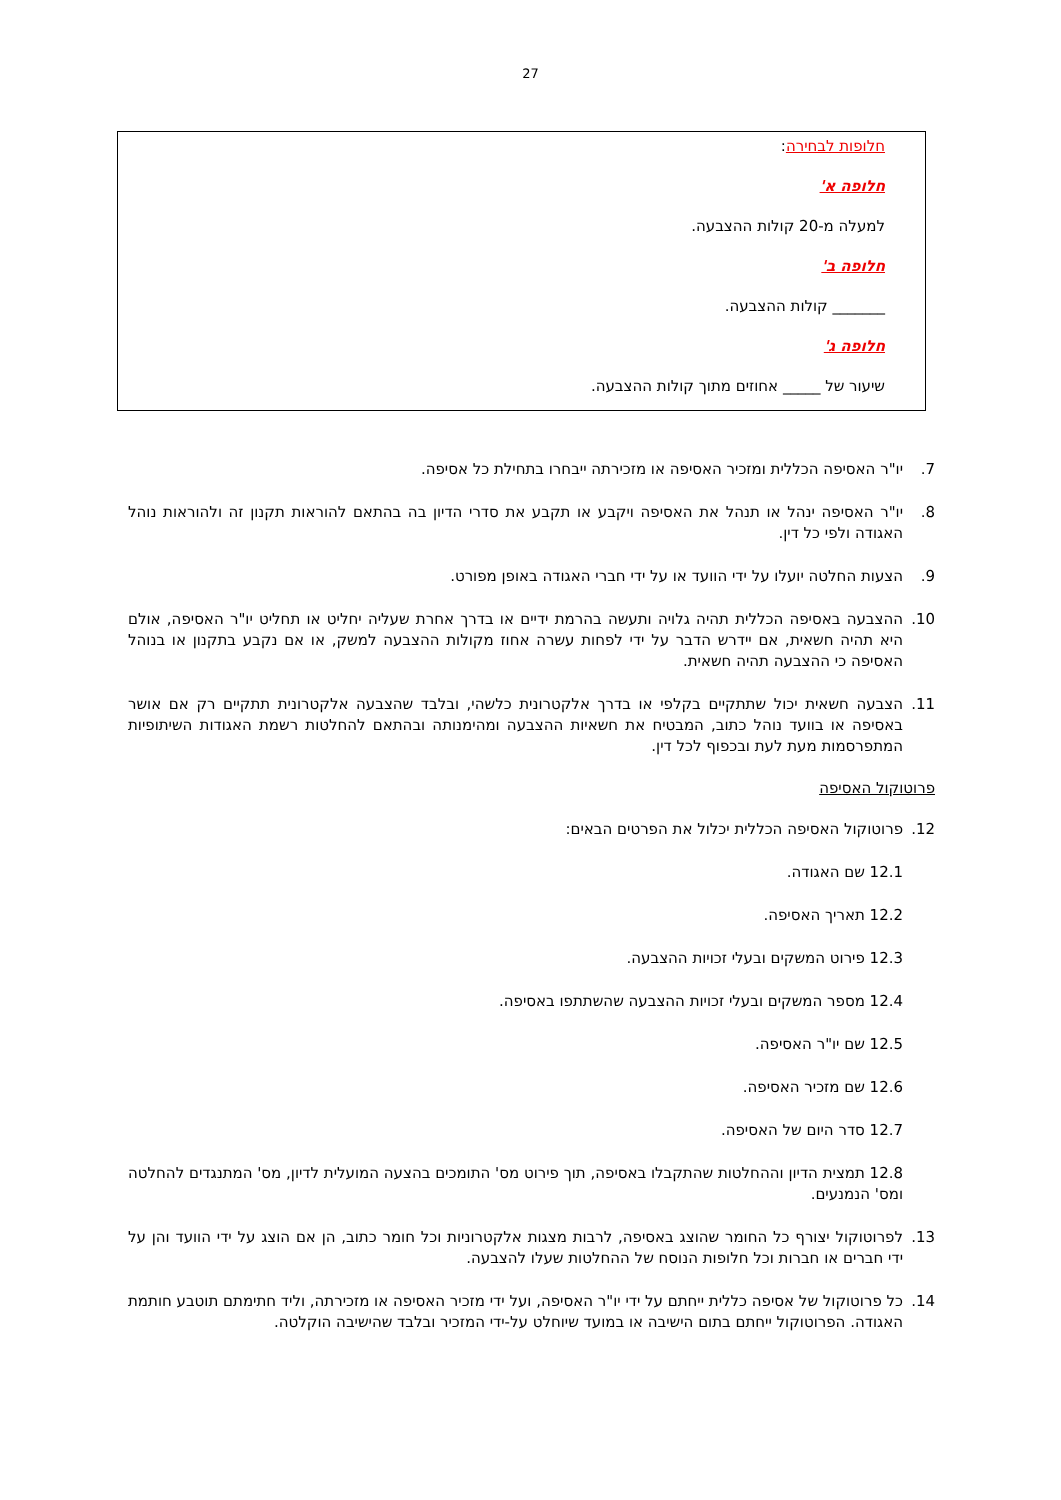27
חלופות לבחירה:
חלופה א'
למעלה מ-20 קולות ההצבעה.
חלופה ב'
_______ קולות ההצבעה.
חלופה ג'
שיעור של _____ אחוזים מתוך קולות ההצבעה.
7. יו"ר האסיפה הכללית ומזכיר האסיפה או מזכירתה ייבחרו בתחילת כל אסיפה.
8. יו"ר האסיפה ינהל או תנהל את האסיפה ויקבע או תקבע את סדרי הדיון בה בהתאם להוראות תקנון זה ולהוראות נוהל האגודה ולפי כל דין.
9. הצעות החלטה יועלו על ידי הוועד או על ידי חברי האגודה באופן מפורט.
10. ההצבעה באסיפה הכללית תהיה גלויה ותעשה בהרמת ידיים או בדרך אחרת שעליה יחליט או תחליט יו"ר האסיפה, אולם היא תהיה חשאית, אם יידרש הדבר על ידי לפחות עשרה אחוז מקולות ההצבעה למשק, או אם נקבע בתקנון או בנוהל האסיפה כי ההצבעה תהיה חשאית.
11. הצבעה חשאית יכול שתתקיים בקלפי או בדרך אלקטרונית כלשהי, ובלבד שהצבעה אלקטרונית תתקיים רק אם אושר באסיפה או בוועד נוהל כתוב, המבטיח את חשאיות ההצבעה ומהימנותה ובהתאם להחלטות רשמת האגודות השיתופיות המתפרסמות מעת לעת ובכפוף לכל דין.
פרוטוקול האסיפה
12. פרוטוקול האסיפה הכללית יכלול את הפרטים הבאים:
12.1 שם האגודה.
12.2 תאריך האסיפה.
12.3 פירוט המשקים ובעלי זכויות ההצבעה.
12.4 מספר המשקים ובעלי זכויות ההצבעה שהשתתפו באסיפה.
12.5 שם יו"ר האסיפה.
12.6 שם מזכיר האסיפה.
12.7 סדר היום של האסיפה.
12.8 תמצית הדיון וההחלטות שהתקבלו באסיפה, תוך פירוט מס' התומכים בהצעה המועלית לדיון, מס' המתנגדים להחלטה ומס' הנמנעים.
13. לפרוטוקול יצורף כל החומר שהוצג באסיפה, לרבות מצגות אלקטרוניות וכל חומר כתוב, הן אם הוצג על ידי הוועד והן על ידי חברים או חברות וכל חלופות הנוסח של ההחלטות שעלו להצבעה.
14. כל פרוטוקול של אסיפה כללית ייחתם על ידי יו"ר האסיפה, ועל ידי מזכיר האסיפה או מזכירתה, וליד חתימתם תוטבע חותמת האגודה. הפרוטוקול ייחתם בתום הישיבה או במועד שיוחלט על-ידי המזכיר ובלבד שהישיבה הוקלטה.